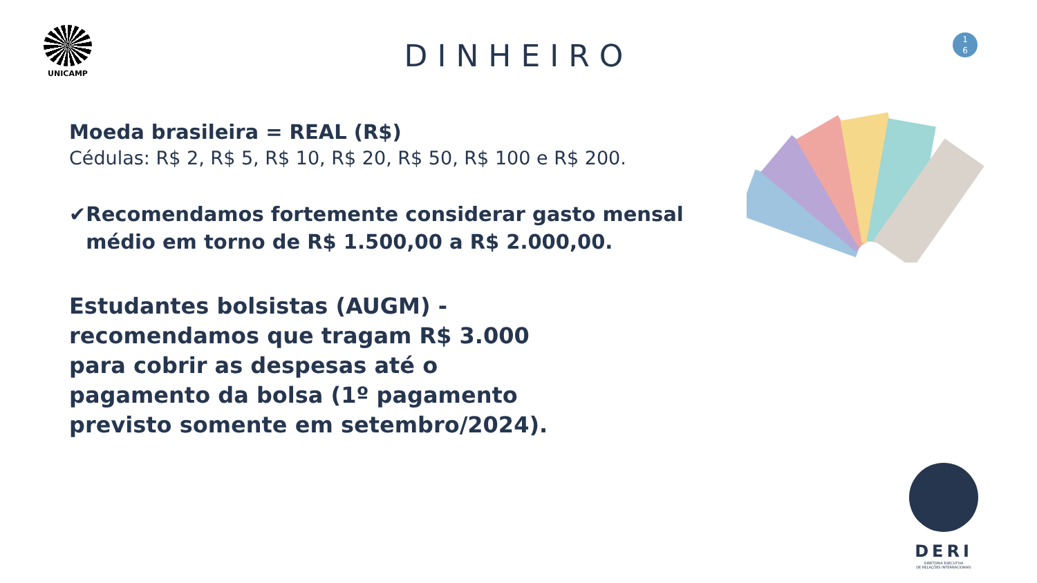UNICAMP
DINHEIRO
1
6
Moeda brasileira = REAL (R$)
Cédulas: R$ 2, R$ 5, R$ 10, R$ 20, R$ 50, R$ 100 e R$ 200.
✔ Recomendamos fortemente considerar gasto mensal médio em torno de R$ 1.500,00 a R$ 2.000,00.
Estudantes bolsistas (AUGM) - recomendamos que tragam R$ 3.000 para cobrir as despesas até o pagamento da bolsa (1º pagamento previsto somente em setembro/2024).
DERI
DIRETORIA EXECUTIVA
DE RELAÇÕES INTERNACIONAIS